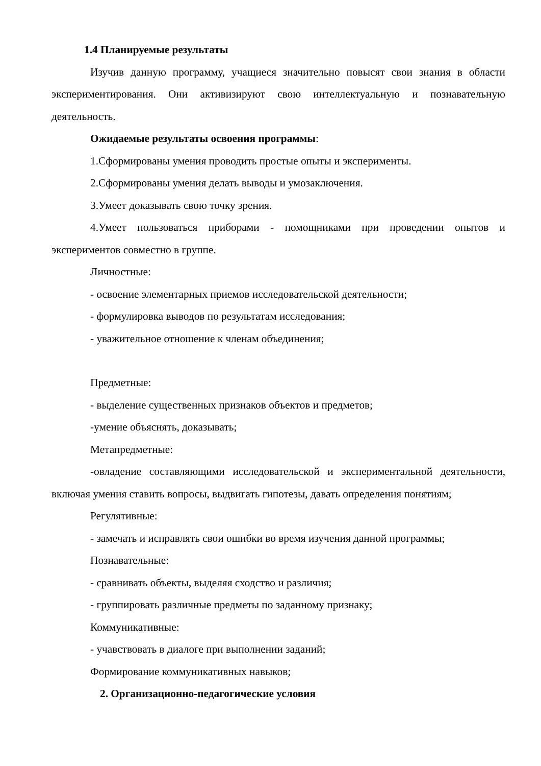1.4 Планируемые результаты
Изучив данную программу, учащиеся значительно повысят свои знания в области экспериментирования. Они активизируют свою интеллектуальную и познавательную деятельность.
Ожидаемые результаты освоения программы:
1.Сформированы умения проводить простые опыты и эксперименты.
2.Сформированы умения делать выводы и умозаключения.
3.Умеет доказывать свою точку зрения.
4.Умеет пользоваться приборами - помощниками при проведении опытов и экспериментов совместно в группе.
Личностные:
- освоение элементарных приемов исследовательской деятельности;
- формулировка выводов по результатам исследования;
- уважительное отношение к членам объединения;
Предметные:
- выделение существенных признаков объектов и предметов;
-умение объяснять, доказывать;
Метапредметные:
-овладение составляющими исследовательской и экспериментальной деятельности, включая умения ставить вопросы, выдвигать гипотезы, давать определения понятиям;
Регулятивные:
- замечать и исправлять свои ошибки во время изучения данной программы;
Познавательные:
- сравнивать объекты, выделяя сходство и различия;
- группировать различные предметы по заданному признаку;
Коммуникативные:
- учавствовать в диалоге при выполнении заданий;
Формирование коммуникативных навыков;
2. Организационно-педагогические условия